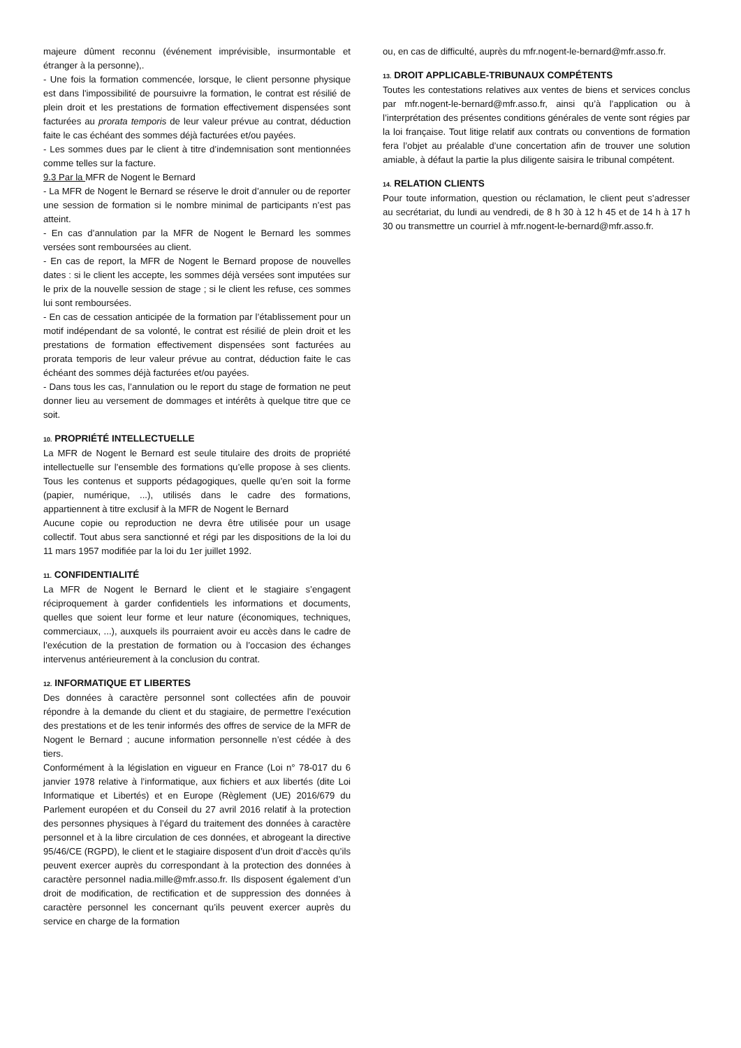majeure dûment reconnu (événement imprévisible, insurmontable et étranger à la personne),.
- Une fois la formation commencée, lorsque, le client personne physique est dans l'impossibilité de poursuivre la formation, le contrat est résilié de plein droit et les prestations de formation effectivement dispensées sont facturées au prorata temporis de leur valeur prévue au contrat, déduction faite le cas échéant des sommes déjà facturées et/ou payées.
- Les sommes dues par le client à titre d’indemnisation sont mentionnées comme telles sur la facture.
9.3 Par la MFR de Nogent le Bernard
- La MFR de Nogent le Bernard se réserve le droit d’annuler ou de reporter une session de formation si le nombre minimal de participants n’est pas atteint.
- En cas d’annulation par la MFR de Nogent le Bernard les sommes versées sont remboursées au client.
- En cas de report, la MFR de Nogent le Bernard propose de nouvelles dates : si le client les accepte, les sommes déjà versées sont imputées sur le prix de la nouvelle session de stage ; si le client les refuse, ces sommes lui sont remboursées.
- En cas de cessation anticipée de la formation par l’établissement pour un motif indépendant de sa volonté, le contrat est résilié de plein droit et les prestations de formation effectivement dispensées sont facturées au prorata temporis de leur valeur prévue au contrat, déduction faite le cas échéant des sommes déjà facturées et/ou payées.
- Dans tous les cas, l’annulation ou le report du stage de formation ne peut donner lieu au versement de dommages et intérêts à quelque titre que ce soit.
10. PROPRIÉTÉ INTELLECTUELLE
La MFR de Nogent le Bernard est seule titulaire des droits de propriété intellectuelle sur l’ensemble des formations qu’elle propose à ses clients. Tous les contenus et supports pédagogiques, quelle qu’en soit la forme (papier, numérique, ...), utilisés dans le cadre des formations, appartiennent à titre exclusif à la MFR de Nogent le Bernard
Aucune copie ou reproduction ne devra être utilisée pour un usage collectif. Tout abus sera sanctionné et régi par les dispositions de la loi du 11 mars 1957 modifiée par la loi du 1er juillet 1992.
11. CONFIDENTIALITÉ
La MFR de Nogent le Bernard le client et le stagiaire s’engagent réciproquement à garder confidentiels les informations et documents, quelles que soient leur forme et leur nature (économiques, techniques, commerciaux, ...), auxquels ils pourraient avoir eu accès dans le cadre de l’exécution de la prestation de formation ou à l’occasion des échanges intervenus antérieurement à la conclusion du contrat.
12. INFORMATIQUE ET LIBERTES
Des données à caractère personnel sont collectées afin de pouvoir répondre à la demande du client et du stagiaire, de permettre l’exécution des prestations et de les tenir informés des offres de service de la MFR de Nogent le Bernard ; aucune information personnelle n’est cédée à des tiers.
Conformément à la législation en vigueur en France (Loi n° 78-017 du 6 janvier 1978 relative à l’informatique, aux fichiers et aux libertés (dite Loi Informatique et Libertés) et en Europe (Règlement (UE) 2016/679 du Parlement européen et du Conseil du 27 avril 2016 relatif à la protection des personnes physiques à l’égard du traitement des données à caractère personnel et à la libre circulation de ces données, et abrogeant la directive 95/46/CE (RGPD), le client et le stagiaire disposent d’un droit d’accès qu’ils peuvent exercer auprès du correspondant à la protection des données à caractère personnel nadia.mille@mfr.asso.fr. Ils disposent également d’un droit de modification, de rectification et de suppression des données à caractère personnel les concernant qu’ils peuvent exercer auprès du service en charge de la formation
ou, en cas de difficulté, auprès du mfr.nogent-le-bernard@mfr.asso.fr.
13. DROIT APPLICABLE-TRIBUNAUX COMPÉTENTS
Toutes les contestations relatives aux ventes de biens et services conclus par mfr.nogent-le-bernard@mfr.asso.fr, ainsi qu’à l’application ou à l’interprétation des présentes conditions générales de vente sont régies par la loi française. Tout litige relatif aux contrats ou conventions de formation fera l’objet au préalable d’une concertation afin de trouver une solution amiable, à défaut la partie la plus diligente saisira le tribunal compétent.
14. RELATION CLIENTS
Pour toute information, question ou réclamation, le client peut s’adresser au secrétariat, du lundi au vendredi, de 8 h 30 à 12 h 45 et de 14 h à 17 h 30 ou transmettre un courriel à mfr.nogent-le-bernard@mfr.asso.fr.